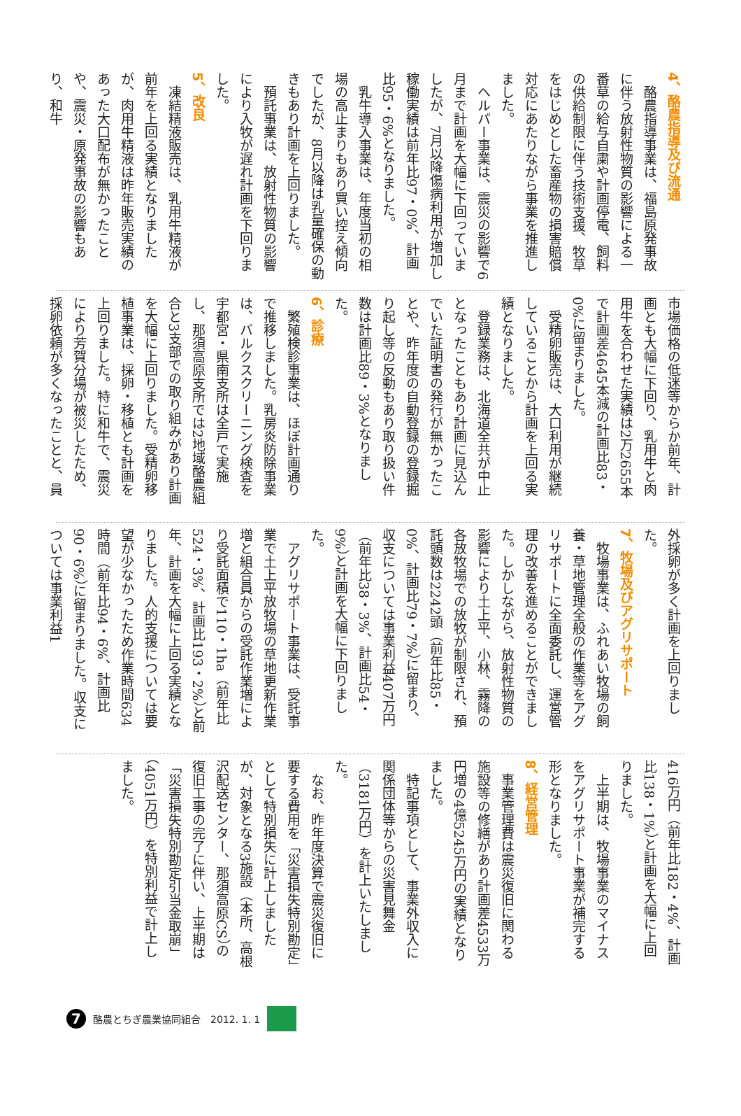4、酪農指導及び流通
酪農指導事業は、福島原発事故に伴う放射性物質の影響による一番草の給与自粛や計画停電、飼料の供給制限に伴う技術支援、牧草をはじめとした畜産物の損害賠償対応にあたりながら事業を推進しました。
ヘルパー事業は、震災の影響で6月まで計画を大幅に下回っていましたが、7月以降傷病利用が増加し稼働実績は前年比97・0%、計画比95・6%となりました。
乳牛導入事業は、年度当初の相場の高止まりもあり買い控え傾向でしたが、8月以降は乳量確保の動きもあり計画を上回りました。
預託事業は、放射性物質の影響により入牧が遅れ計画を下回りました。
5、改良
凍結精液販売は、乳用牛精液が前年を上回る実績となりましたが、肉用牛精液は昨年販売実績のあった大口配布が無かったことや、震災・原発事故の影響もあり、和牛
市場価格の低迷等からか前年、計画とも大幅に下回り、乳用牛と肉用牛を合わせた実績は2万2655本で計画差4645本減の計画比83・0%に留まりました。
受精卵販売は、大口利用が継続していることから計画を上回る実績となりました。
登録業務は、北海道全共が中止となったこともあり計画に見込んでいた証明書の発行が無かったことや、昨年度の自動登録の登録掘り起し等の反動もあり取り扱い件数は計画比89・3%となりました。
6、診療
繁殖検診事業は、ほぼ計画通りで推移しました。乳房炎防除事業は、バルクスクリーニング検査を宇都宮・県南支所は全戸で実施し、那須高原支所では2地域酪農組合と3支部での取り組みがあり計画を大幅に上回りました。受精卵移植事業は、採卵・移植とも計画を上回りました。特に和牛で、震災により芳賀分場が被災したため、採卵依頼が多くなったことと、員
外採卵が多く計画を上回りました。
7、牧場及びアグリサポート
牧場事業は、ふれあい牧場の飼養・草地管理全般の作業等をアグリサポートに全面委託し、運営管理の改善を進めることができました。しかしながら、放射性物質の影響により土上平、小林、霧降の各放牧場での放牧が制限され、預託頭数は2242頭（前年比85・0%、計画比79・7%）に留まり、収支については事業利益407万円（前年比38・3%、計画比54・9%）と計画を大幅に下回りました。
アグリサポート事業は、受託事業で土上平放牧場の草地更新作業増と組合員からの受託作業増により受託面積で110・1ha（前年比524・3%、計画比193・2%）と前年、計画を大幅に上回る実績となりました。人的支援については要望が少なかったため作業時間634時間（前年比94・6%、計画比90・6%）に留まりました。収支については事業利益1
416万円（前年比182・4%、計画比138・1%）と計画を大幅に上回りました。
上半期は、牧場事業のマイナスをアグリサポート事業が補完する形となりました。
8、経営管理
事業管理費は震災復旧に関わる施設等の修繕があり計画差4533万円増の4億5245万円の実績となりました。
特記事項として、事業外収入に関係団体等からの災害見舞金（3181万円）を計上いたしました。
なお、昨年度決算で震災復旧に要する費用を「災害損失特別勘定」として特別損失に計上しましたが、対象となる3施設（本所、高根沢配送センター、那須高原CS）の復旧工事の完了に伴い、上半期は「災害損失特別勘定引当金取崩」（4051万円）を特別利益で計上しました。
7
酪農とちぎ農業協同組合　2012. 1. 1